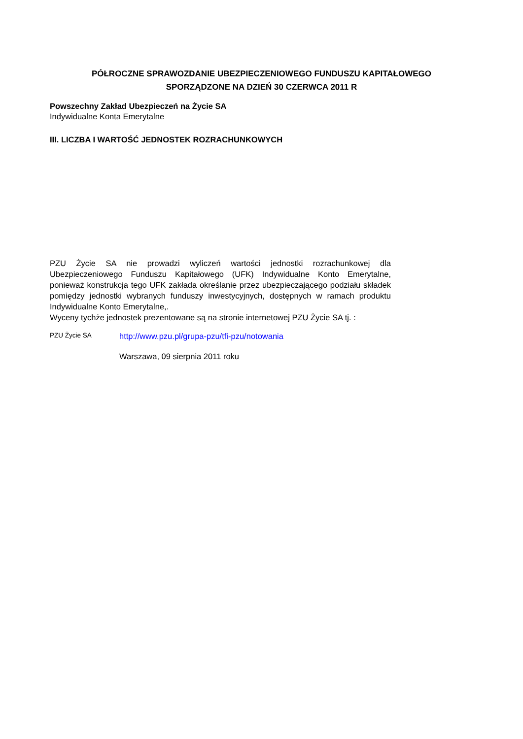PÓŁROCZNE SPRAWOZDANIE UBEZPIECZENIOWEGO FUNDUSZU KAPITAŁOWEGO
SPORZĄDZONE NA DZIEŃ 30 CZERWCA 2011 R
Powszechny Zakład Ubezpieczeń na Życie SA
Indywidualne Konta Emerytalne
III. LICZBA I WARTOŚĆ JEDNOSTEK ROZRACHUNKOWYCH
PZU Życie SA nie prowadzi wyliczeń wartości jednostki rozrachunkowej dla Ubezpieczeniowego Funduszu Kapitałowego (UFK) Indywidualne Konto Emerytalne, ponieważ konstrukcja tego UFK zakłada określanie przez ubezpieczającego podziału składek pomiędzy jednostki wybranych funduszy inwestycyjnych, dostępnych w ramach produktu Indywidualne Konto Emerytalne,.
Wyceny tychże jednostek prezentowane są na stronie internetowej PZU Życie SA tj. :
PZU Życie SA http://www.pzu.pl/grupa-pzu/tfi-pzu/notowania
Warszawa, 09 sierpnia 2011 roku